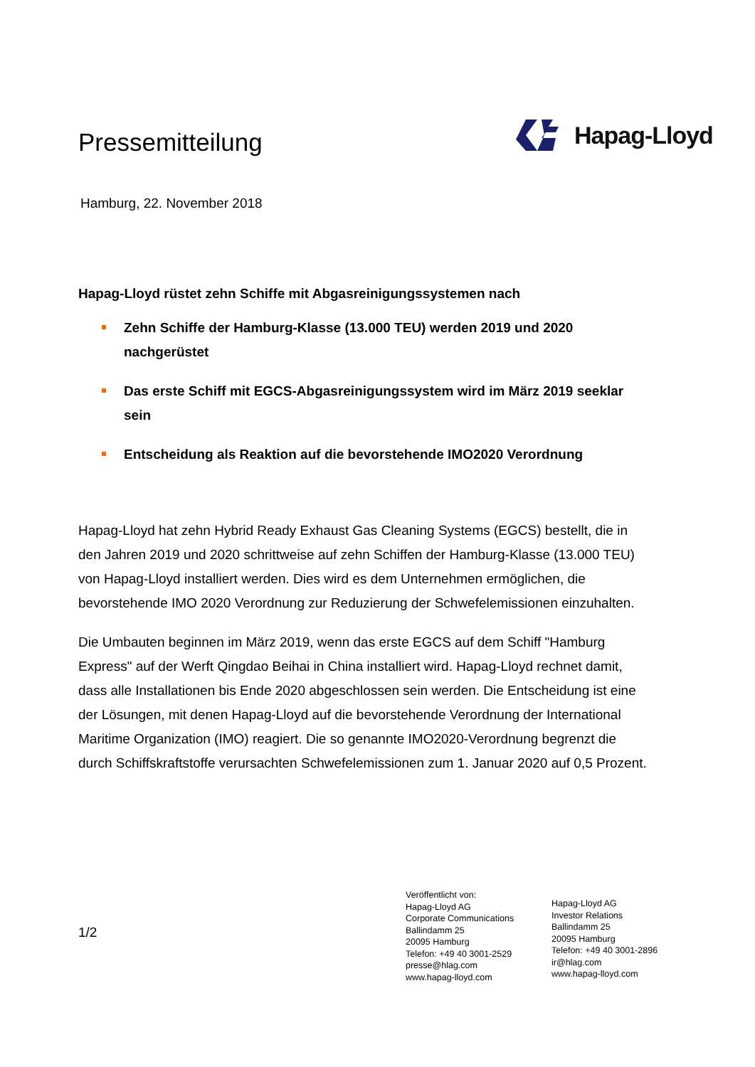Pressemitteilung
Hapag-Lloyd
Hamburg, 22. November 2018
Hapag-Lloyd rüstet zehn Schiffe mit Abgasreinigungssystemen nach
Zehn Schiffe der Hamburg-Klasse (13.000 TEU) werden 2019 und 2020 nachgerüstet
Das erste Schiff mit EGCS-Abgasreinigungssystem wird im März 2019 seeklar sein
Entscheidung als Reaktion auf die bevorstehende IMO2020 Verordnung
Hapag-Lloyd hat zehn Hybrid Ready Exhaust Gas Cleaning Systems (EGCS) bestellt, die in den Jahren 2019 und 2020 schrittweise auf zehn Schiffen der Hamburg-Klasse (13.000 TEU) von Hapag-Lloyd installiert werden. Dies wird es dem Unternehmen ermöglichen, die bevorstehende IMO 2020 Verordnung zur Reduzierung der Schwefelemissionen einzuhalten.
Die Umbauten beginnen im März 2019, wenn das erste EGCS auf dem Schiff "Hamburg Express" auf der Werft Qingdao Beihai in China installiert wird. Hapag-Lloyd rechnet damit, dass alle Installationen bis Ende 2020 abgeschlossen sein werden. Die Entscheidung ist eine der Lösungen, mit denen Hapag-Lloyd auf die bevorstehende Verordnung der International Maritime Organization (IMO) reagiert. Die so genannte IMO2020-Verordnung begrenzt die durch Schiffskraftstoffe verursachten Schwefelemissionen zum 1. Januar 2020 auf 0,5 Prozent.
1/2
Veröffentlicht von:
Hapag-Lloyd AG
Corporate Communications
Ballindamm 25
20095 Hamburg
Telefon: +49 40 3001-2529
presse@hlag.com
www.hapag-lloyd.com
Hapag-Lloyd AG
Investor Relations
Ballindamm 25
20095 Hamburg
Telefon: +49 40 3001-2896
ir@hlag.com
www.hapag-lloyd.com